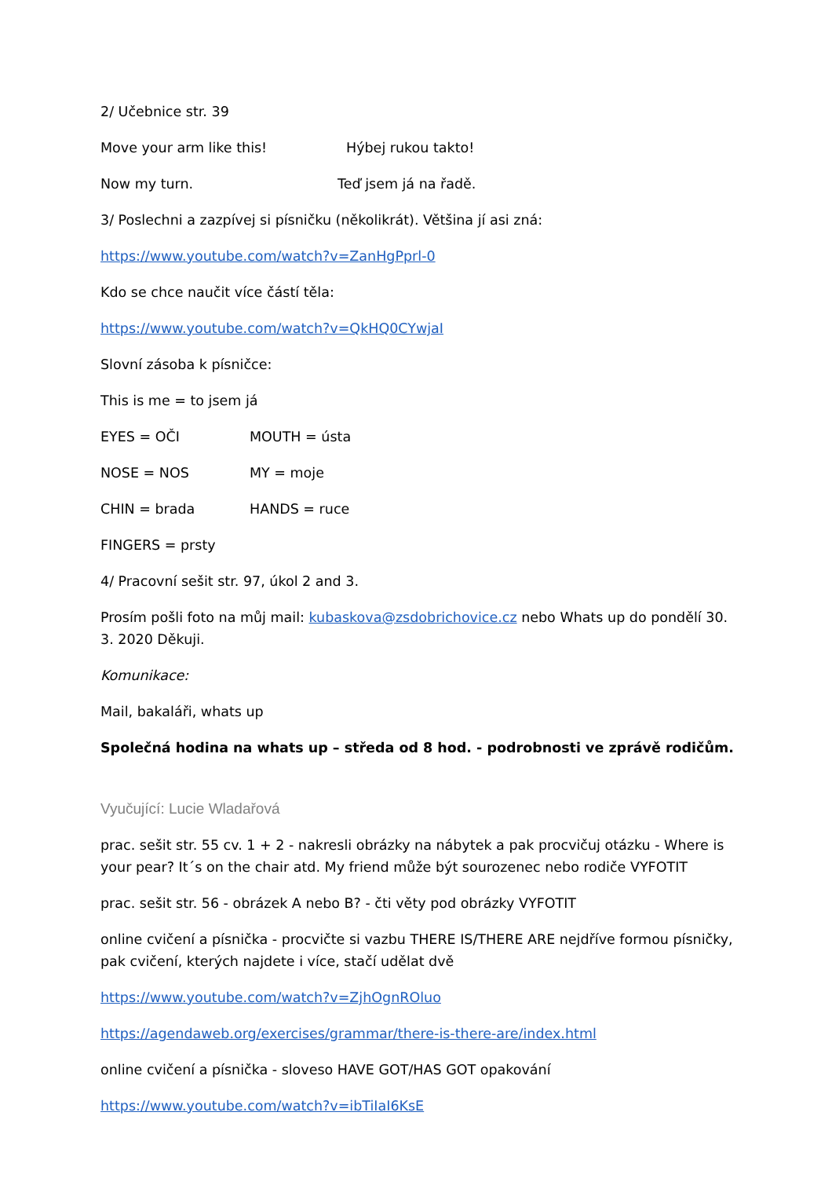2/ Učebnice str. 39
Move your arm like this! Hýbej rukou takto!
Now my turn. Teď jsem já na řadě.
3/ Poslechni a zazpívej si písničku (několikrát). Většina jí asi zná:
https://www.youtube.com/watch?v=ZanHgPprl-0
Kdo se chce naučit více částí těla:
https://www.youtube.com/watch?v=QkHQ0CYwjaI
Slovní zásoba k písničce:
This is me = to jsem já
EYES = OČI MOUTH = ústa
NOSE = NOS MY = moje
CHIN = brada HANDS = ruce
FINGERS = prsty
4/ Pracovní sešit str. 97, úkol 2 and 3.
Prosím pošli foto na můj mail: kubaskova@zsdobrichovice.cz nebo Whats up do pondělí 30. 3. 2020 Děkuji.
Komunikace:
Mail, bakaláři, whats up
Společná hodina na whats up – středa od 8 hod. - podrobnosti ve zprávě rodičům.
Vyučující: Lucie Wladařová
prac. sešit str. 55 cv. 1 + 2 - nakresli obrázky na nábytek a pak procvičuj otázku - Where is your pear? It´s on the chair atd. My friend může být sourozenec nebo rodiče VYFOTIT
prac. sešit str. 56 - obrázek A nebo B? - čti věty pod obrázky VYFOTIT
online cvičení a písnička - procvičte si vazbu THERE IS/THERE ARE nejdříve formou písničky, pak cvičení, kterých najdete i více, stačí udělat dvě
https://www.youtube.com/watch?v=ZjhOgnROluo
https://agendaweb.org/exercises/grammar/there-is-there-are/index.html
online cvičení a písnička - sloveso HAVE GOT/HAS GOT opakování
https://www.youtube.com/watch?v=ibTiIaI6KsE